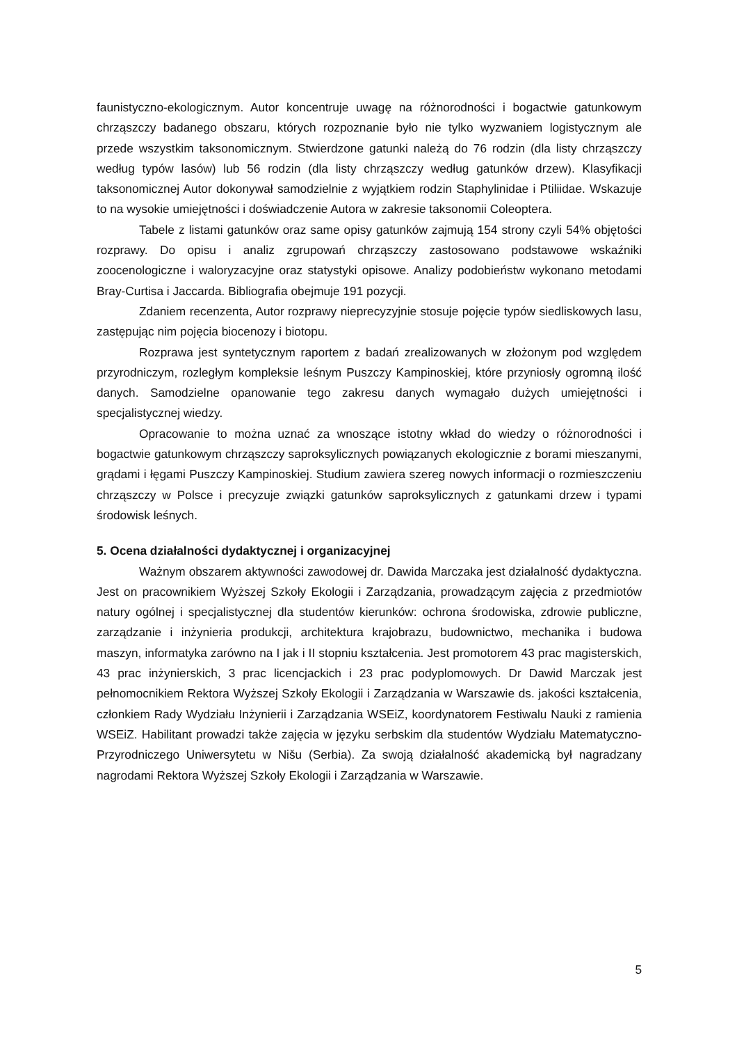faunistyczno-ekologicznym. Autor koncentruje uwagę na różnorodności i bogactwie gatunkowym chrząszczy badanego obszaru, których rozpoznanie było nie tylko wyzwaniem logistycznym ale przede wszystkim taksonomicznym. Stwierdzone gatunki należą do 76 rodzin (dla listy chrząszczy według typów lasów) lub 56 rodzin (dla listy chrząszczy według gatunków drzew). Klasyfikacji taksonomicznej Autor dokonywał samodzielnie z wyjątkiem rodzin Staphylinidae i Ptiliidae. Wskazuje to na wysokie umiejętności i doświadczenie Autora w zakresie taksonomii Coleoptera.
Tabele z listami gatunków oraz same opisy gatunków zajmują 154 strony czyli 54% objętości rozprawy. Do opisu i analiz zgrupowań chrząszczy zastosowano podstawowe wskaźniki zoocenologiczne i waloryzacyjne oraz statystyki opisowe. Analizy podobieństw wykonano metodami Bray-Curtisa i Jaccarda. Bibliografia obejmuje 191 pozycji.
Zdaniem recenzenta, Autor rozprawy nieprecyzyjnie stosuje pojęcie typów siedliskowych lasu, zastępując nim pojęcia biocenozy i biotopu.
Rozprawa jest syntetycznym raportem z badań zrealizowanych w złożonym pod względem przyrodniczym, rozległym kompleksie leśnym Puszczy Kampinoskiej, które przyniosły ogromną ilość danych. Samodzielne opanowanie tego zakresu danych wymagało dużych umiejętności i specjalistycznej wiedzy.
Opracowanie to można uznać za wnoszące istotny wkład do wiedzy o różnorodności i bogactwie gatunkowym chrząszczy saproksylicznych powiązanych ekologicznie z borami mieszanymi, grądami i łęgami Puszczy Kampinoskiej. Studium zawiera szereg nowych informacji o rozmieszczeniu chrząszczy w Polsce i precyzuje związki gatunków saproksylicznych z gatunkami drzew i typami środowisk leśnych.
5. Ocena działalności dydaktycznej i organizacyjnej
Ważnym obszarem aktywności zawodowej dr. Dawida Marczaka jest działalność dydaktyczna. Jest on pracownikiem Wyższej Szkoły Ekologii i Zarządzania, prowadzącym zajęcia z przedmiotów natury ogólnej i specjalistycznej dla studentów kierunków: ochrona środowiska, zdrowie publiczne, zarządzanie i inżynieria produkcji, architektura krajobrazu, budownictwo, mechanika i budowa maszyn, informatyka zarówno na I jak i II stopniu kształcenia. Jest promotorem 43 prac magisterskich, 43 prac inżynierskich, 3 prac licencjackich i 23 prac podyplomowych. Dr Dawid Marczak jest pełnomocnikiem Rektora Wyższej Szkoły Ekologii i Zarządzania w Warszawie ds. jakości kształcenia, członkiem Rady Wydziału Inżynierii i Zarządzania WSEiZ, koordynatorem Festiwalu Nauki z ramienia WSEiZ. Habilitant prowadzi także zajęcia w języku serbskim dla studentów Wydziału Matematyczno-Przyrodniczego Uniwersytetu w Nišu (Serbia). Za swoją działalność akademicką był nagradzany nagrodami Rektora Wyższej Szkoły Ekologii i Zarządzania w Warszawie.
5